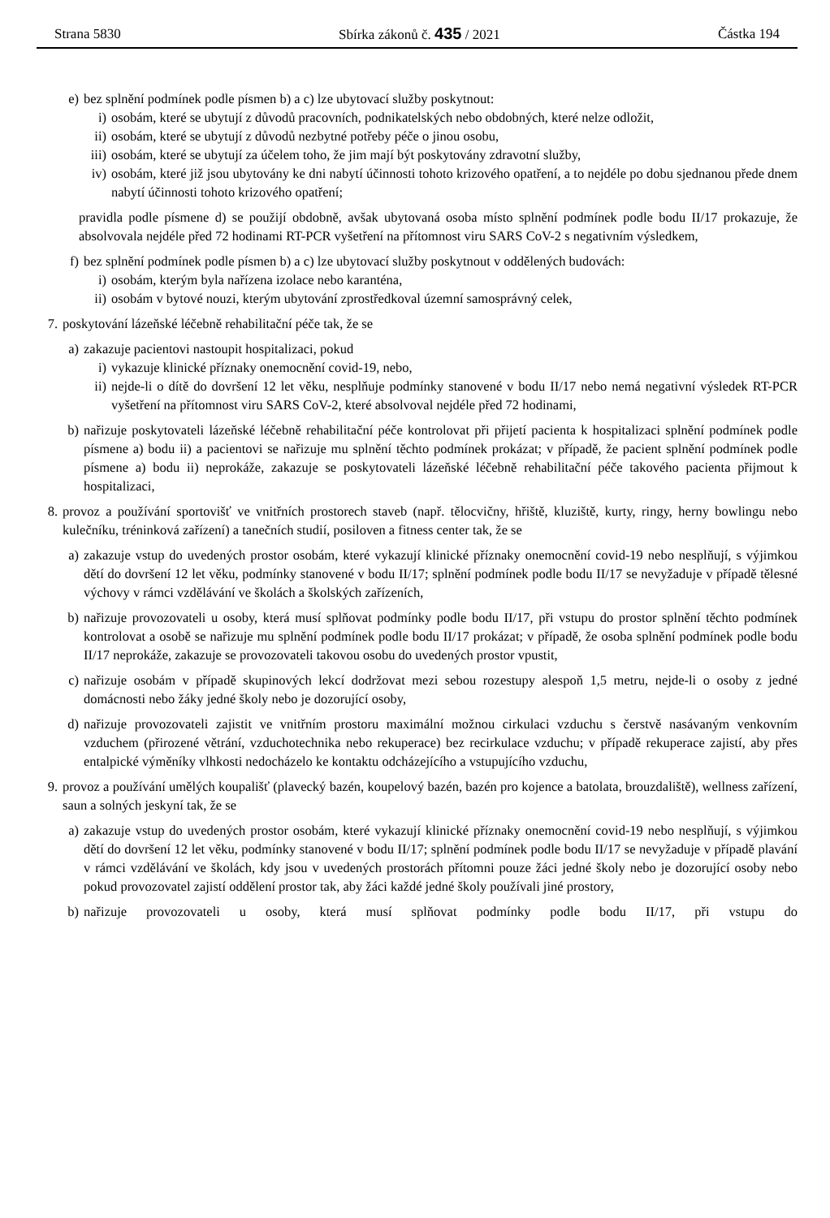Strana 5830 Sbírka zákonů č. 435 / 2021 Částka 194
e) bez splnění podmínek podle písmen b) a c) lze ubytovací služby poskytnout:
i) osobám, které se ubytují z důvodů pracovních, podnikatelských nebo obdobných, které nelze odložit,
ii) osobám, které se ubytují z důvodů nezbytné potřeby péče o jinou osobu,
iii)
osobám, které se ubytují za účelem toho, že jim mají být poskytovány zdravotní služby,
iv) osobám, které již jsou ubytovány ke dni nabytí účinnosti tohoto krizového opatření, a to nejdéle po dobu sjednanou přede dnem nabytí účinnosti tohoto krizového opatření;
pravidla podle písmene d) se použijí obdobně, avšak ubytovaná osoba místo splnění podmínek podle bodu II/17 prokazuje, že absolvovala nejdéle před 72 hodinami RT-PCR vyšetření na přítomnost viru SARS CoV-2 s negativním výsledkem,
f) bez splnění podmínek podle písmen b) a c) lze ubytovací služby poskytnout v oddělených budovách:
i) osobám, kterým byla nařízena izolace nebo karanténa,
ii) osobám v bytové nouzi, kterým ubytování zprostředkoval územní samosprávný celek,
7. poskytování lázeňské léčebně rehabilitační péče tak, že se
a) zakazuje pacientovi nastoupit hospitalizaci, pokud
i) vykazuje klinické příznaky onemocnění covid-19, nebo,
ii) nejde-li o dítě do dovršení 12 let věku, nesplňuje podmínky stanovené v bodu II/17 nebo nemá negativní výsledek RT-PCR vyšetření na přítomnost viru SARS CoV-2, které absolvoval nejdéle před 72 hodinami,
b) nařizuje poskytovateli lázeňské léčebně rehabilitační péče kontrolovat při přijetí pacienta k hospitalizaci splnění podmínek podle písmene a) bodu ii) a pacientovi se nařizuje mu splnění těchto podmínek prokázat; v případě, že pacient splnění podmínek podle písmene a) bodu ii) neprokáže, zakazuje se poskytovateli lázeňské léčebně rehabilitační péče takového pacienta přijmout k hospitalizaci,
8. provoz a používání sportovišť ve vnitřních prostorech staveb (např. tělocvičny, hřiště, kluziště, kurty, ringy, herny bowlingu nebo kulečníku, tréninková zařízení) a tanečních studií, posiloven a fitness center tak, že se
a) zakazuje vstup do uvedených prostor osobám, které vykazují klinické příznaky onemocnění covid-19 nebo nesplňují, s výjimkou dětí do dovršení 12 let věku, podmínky stanovené v bodu II/17; splnění podmínek podle bodu II/17 se nevyžaduje v případě tělesné výchovy v rámci vzdělávání ve školách a školských zařízeních,
b) nařizuje provozovateli u osoby, která musí splňovat podmínky podle bodu II/17, při vstupu do prostor splnění těchto podmínek kontrolovat a osobě se nařizuje mu splnění podmínek podle bodu II/17 prokázat; v případě, že osoba splnění podmínek podle bodu II/17 neprokáže, zakazuje se provozovateli takovou osobu do uvedených prostor vpustit,
c) nařizuje osobám v případě skupinových lekcí dodržovat mezi sebou rozestupy alespoň 1,5 metru, nejde-li o osoby z jedné domácnosti nebo žáky jedné školy nebo je dozorující osoby,
d) nařizuje provozovateli zajistit ve vnitřním prostoru maximální možnou cirkulaci vzduchu s čerstvě nasávaným venkovním vzduchem (přirozené větrání, vzduchotechnika nebo rekuperace) bez recirkulace vzduchu; v případě rekuperace zajistí, aby přes entalpické výměníky vlhkosti nedocházelo ke kontaktu odcházejícího a vstupujícího vzduchu,
9. provoz a používání umělých koupališť (plavecký bazén, koupelový bazén, bazén pro kojence a batolata, brouzdaliště), wellness zařízení, saun a solných jeskyní tak, že se
a) zakazuje vstup do uvedených prostor osobám, které vykazují klinické příznaky onemocnění covid-19 nebo nesplňují, s výjimkou dětí do dovršení 12 let věku, podmínky stanovené v bodu II/17; splnění podmínek podle bodu II/17 se nevyžaduje v případě plavání v rámci vzdělávání ve školách, kdy jsou v uvedených prostorách přítomni pouze žáci jedné školy nebo je dozorující osoby nebo pokud provozovatel zajistí oddělení prostor tak, aby žáci každé jedné školy používali jiné prostory,
b) nařizuje provozovateli u osoby, která musí splňovat podmínky podle bodu II/17, při vstupu do